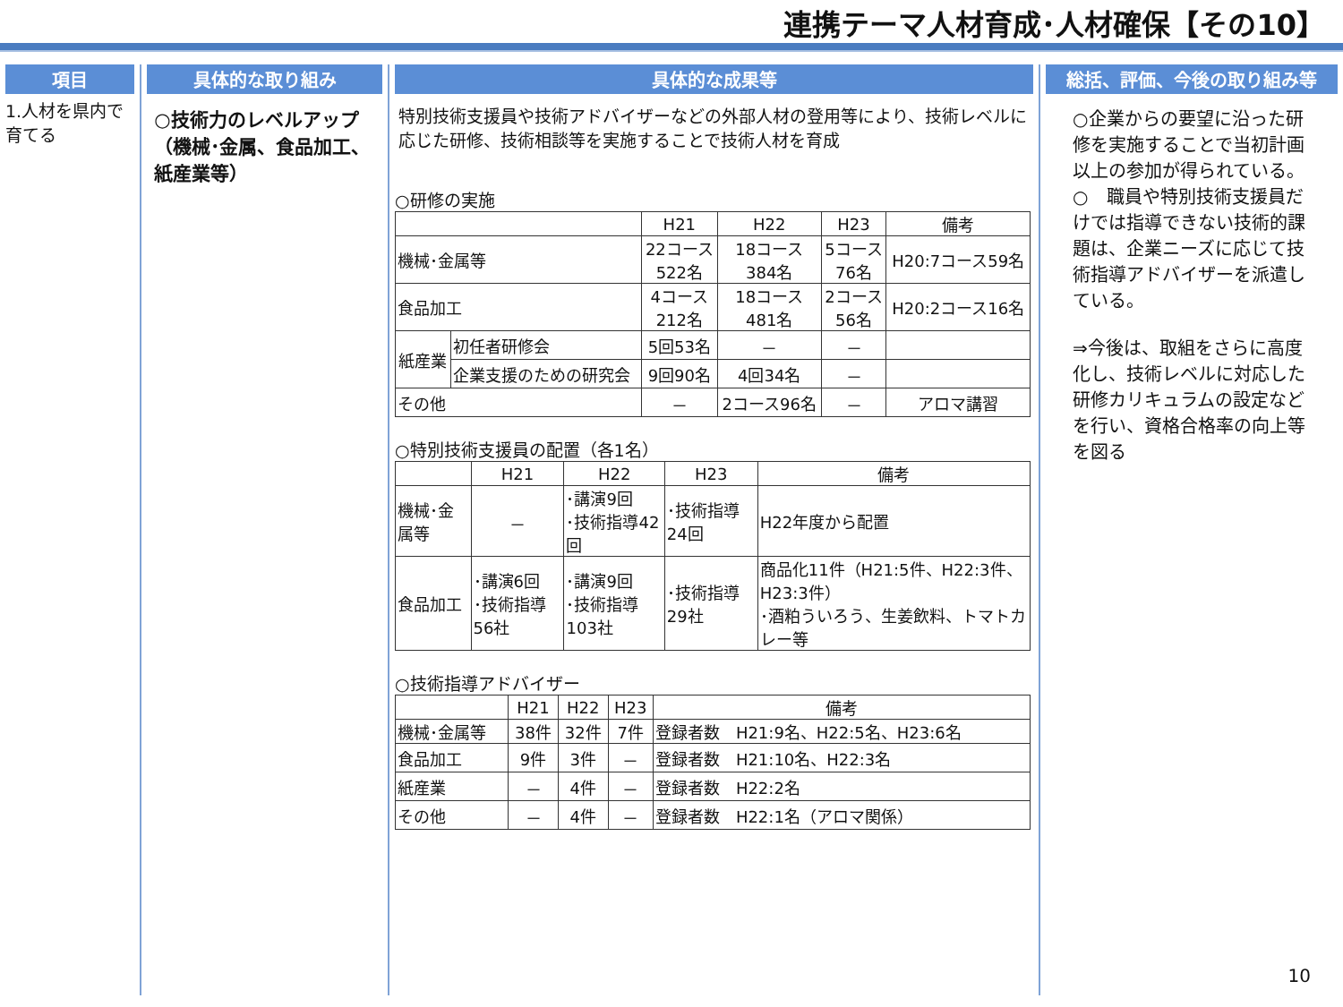連携テーマ人材育成･人材確保【その10】
項目
1.人材を県内で育てる
具体的な取り組み
○技術力のレベルアップ（機械･金属、食品加工、紙産業等）
具体的な成果等
特別技術支援員や技術アドバイザーなどの外部人材の登用等により、技術レベルに応じた研修、技術相談等を実施することで技術人材を育成
○研修の実施
| | | H21 | H22 | H23 | 備考 |
| --- | --- | --- | --- | --- | --- |
| 機械･金属等 | | 22コース 522名 | 18コース 384名 | 5コース 76名 | H20:7コース59名 |
| 食品加工 | | 4コース 212名 | 18コース 481名 | 2コース 56名 | H20:2コース16名 |
| 紙産業 | 初任者研修会 | 5回53名 | － | － | |
| | 企業支援のための研究会 | 9回90名 | 4回34名 | － | |
| その他 | | － | 2コース96名 | － | アロマ講習 |
○特別技術支援員の配置（各1名）
| | H21 | H22 | H23 | 備考 |
| --- | --- | --- | --- | --- |
| 機械･金属等 | － | ･講演9回 ･技術指導42回 | ･技術指導24回 | H22年度から配置 |
| 食品加工 | ･講演6回 ･技術指導56社 | ･講演9回 ･技術指導103社 | ･技術指導29社 | 商品化11件（H21:5件、H22:3件、H23:3件） ･酒粕ういろう、生姜飲料、トマトカレー等 |
○技術指導アドバイザー
| | H21 | H22 | H23 | 備考 |
| --- | --- | --- | --- | --- |
| 機械･金属等 | 38件 | 32件 | 7件 | 登録者数 H21:9名、H22:5名、H23:6名 |
| 食品加工 | 9件 | 3件 | － | 登録者数 H21:10名、H22:3名 |
| 紙産業 | － | 4件 | － | 登録者数 H22:2名 |
| その他 | － | 4件 | － | 登録者数 H22:1名（アロマ関係） |
総括、評価、今後の取り組み等
○企業からの要望に沿った研修を実施することで当初計画以上の参加が得られている。
○　職員や特別技術支援員だけでは指導できない技術的課題は、企業ニーズに応じて技術指導アドバイザーを派遣している。
⇒今後は、取組をさらに高度化し、技術レベルに対応した研修カリキュラムの設定などを行い、資格合格率の向上等を図る
10